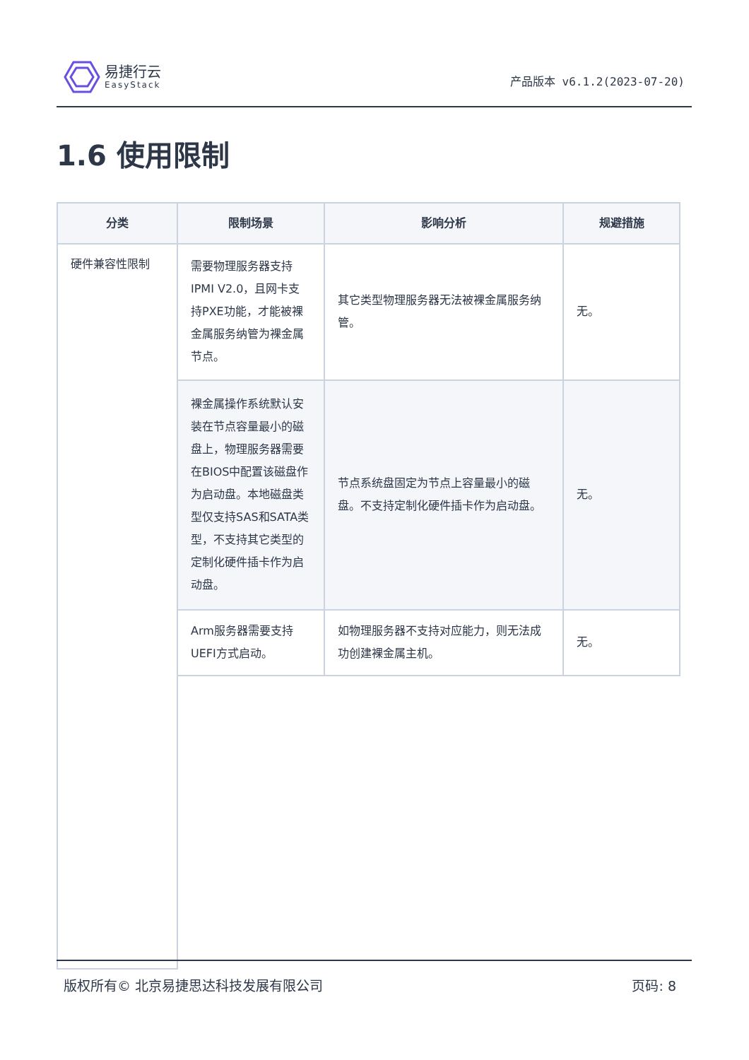易捷行云
EasyStack
产品版本 v6.1.2(2023-07-20)
1.6 使用限制
| 分类 | 限制场景 | 影响分析 | 规避措施 |
| --- | --- | --- | --- |
| 硬件兼容性限制 | 需要物理服务器支持IPMI V2.0，且网卡支持PXE功能，才能被裸金属服务纳管为裸金属节点。 | 其它类型物理服务器无法被裸金属服务纳管。 | 无。 |
| | 裸金属操作系统默认安装在节点容量最小的磁盘上，物理服务器需要在BIOS中配置该磁盘作为启动盘。本地磁盘类型仅支持SAS和SATA类型，不支持其它类型的定制化硬件插卡作为启动盘。 | 节点系统盘固定为节点上容量最小的磁盘。不支持定制化硬件插卡作为启动盘。 | 无。 |
| | Arm服务器需要支持UEFI方式启动。 | 如物理服务器不支持对应能力，则无法成功创建裸金属主机。 | 无。 |
版权所有© 北京易捷思达科技发展有限公司 页码: 8